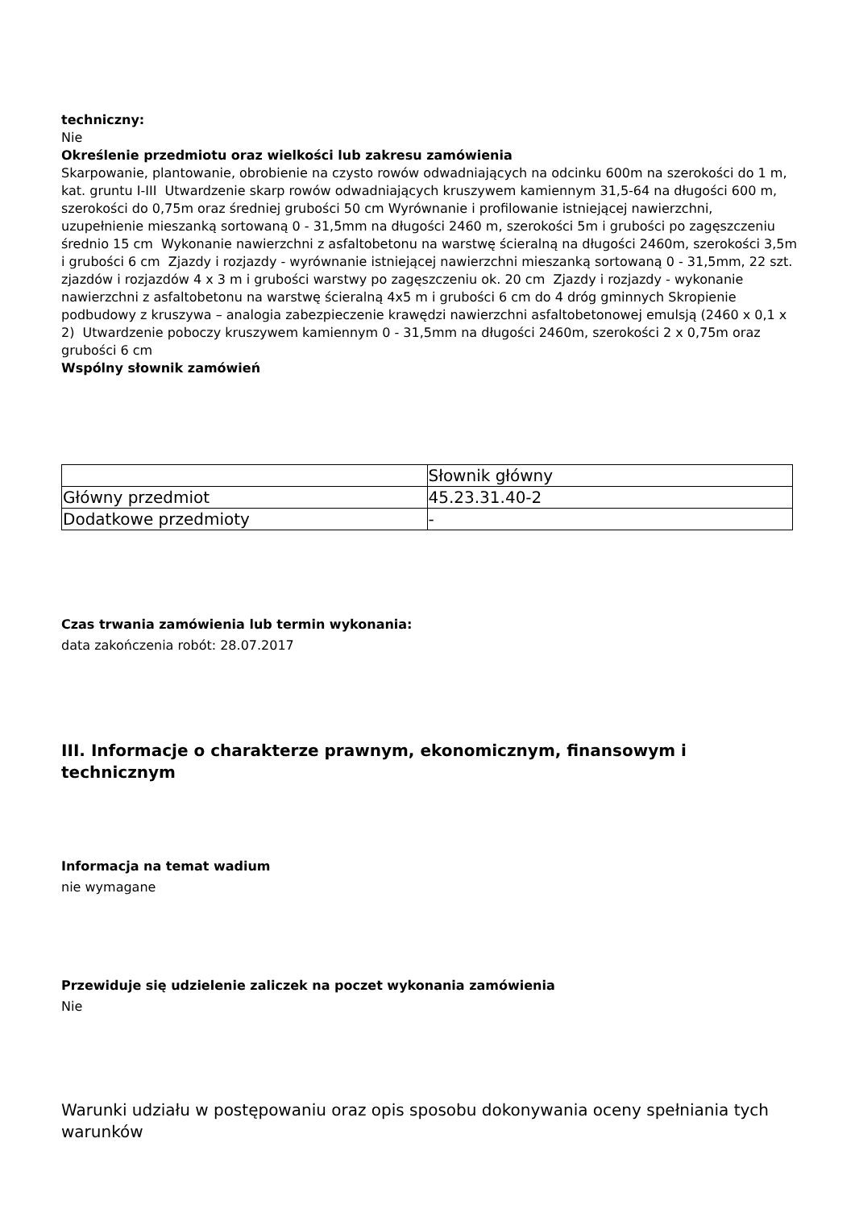techniczny:
Nie
Określenie przedmiotu oraz wielkości lub zakresu zamówienia
Skarpowanie, plantowanie, obrobienie na czysto rowów odwadniających na odcinku 600m na szerokości do 1 m, kat. gruntu I-III Utwardzenie skarp rowów odwadniających kruszywem kamiennym 31,5-64 na długości 600 m, szerokości do 0,75m oraz średniej grubości 50 cm Wyrównanie i profilowanie istniejącej nawierzchni, uzupełnienie mieszanką sortowaną 0 - 31,5mm na długości 2460 m, szerokości 5m i grubości po zagęszczeniu średnio 15 cm Wykonanie nawierzchni z asfaltobetonu na warstwę ścieralną na długości 2460m, szerokości 3,5m i grubości 6 cm Zjazdy i rozjazdy - wyrównanie istniejącej nawierzchni mieszanką sortowaną 0 - 31,5mm, 22 szt. zjazdów i rozjazdów 4 x 3 m i grubości warstwy po zagęszczeniu ok. 20 cm Zjazdy i rozjazdy - wykonanie nawierzchni z asfaltobetonu na warstwę ścieralną 4x5 m i grubości 6 cm do 4 dróg gminnych Skropienie podbudowy z kruszywa – analogia zabezpieczenie krawędzi nawierzchni asfaltobetonowej emulsją (2460 x 0,1 x 2) Utwardzenie poboczy kruszywem kamiennym 0 - 31,5mm na długości 2460m, szerokości 2 x 0,75m oraz grubości 6 cm
Wspólny słownik zamówień
| | Słownik główny |
| Główny przedmiot | 45.23.31.40-2 |
| Dodatkowe przedmioty | - |
Czas trwania zamówienia lub termin wykonania:
data zakończenia robót: 28.07.2017
III. Informacje o charakterze prawnym, ekonomicznym, finansowym i technicznym
Informacja na temat wadium
nie wymagane
Przewiduje się udzielenie zaliczek na poczet wykonania zamówienia
Nie
Warunki udziału w postępowaniu oraz opis sposobu dokonywania oceny spełniania tych warunków